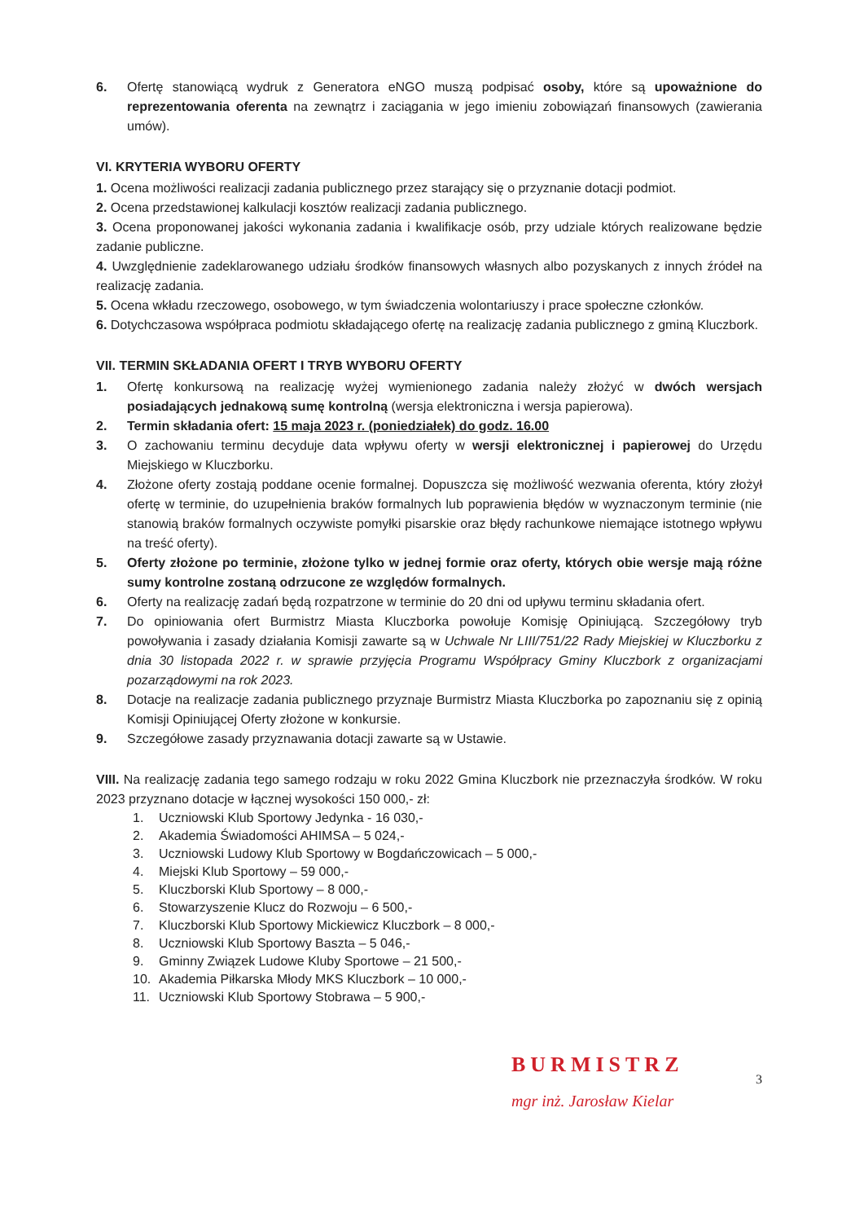6. Ofertę stanowiącą wydruk z Generatora eNGO muszą podpisać osoby, które są upoważnione do reprezentowania oferenta na zewnątrz i zaciągania w jego imieniu zobowiązań finansowych (zawierania umów).
VI. KRYTERIA WYBORU OFERTY
1. Ocena możliwości realizacji zadania publicznego przez starający się o przyznanie dotacji podmiot.
2. Ocena przedstawionej kalkulacji kosztów realizacji zadania publicznego.
3. Ocena proponowanej jakości wykonania zadania i kwalifikacje osób, przy udziale których realizowane będzie zadanie publiczne.
4. Uwzględnienie zadeklarowanego udziału środków finansowych własnych albo pozyskanych z innych źródeł na realizację zadania.
5. Ocena wkładu rzeczowego, osobowego, w tym świadczenia wolontariuszy i prace społeczne członków.
6. Dotychczasowa współpraca podmiotu składającego ofertę na realizację zadania publicznego z gminą Kluczbork.
VII. TERMIN SKŁADANIA OFERT I TRYB WYBORU OFERTY
1. Ofertę konkursową na realizację wyżej wymienionego zadania należy złożyć w dwóch wersjach posiadających jednakową sumę kontrolną (wersja elektroniczna i wersja papierowa).
2. Termin składania ofert: 15 maja 2023 r. (poniedziałek) do godz. 16.00
3. O zachowaniu terminu decyduje data wpływu oferty w wersji elektronicznej i papierowej do Urzędu Miejskiego w Kluczborku.
4. Złożone oferty zostają poddane ocenie formalnej. Dopuszcza się możliwość wezwania oferenta, który złożył ofertę w terminie, do uzupełnienia braków formalnych lub poprawienia błędów w wyznaczonym terminie (nie stanowią braków formalnych oczywiste pomyłki pisarskie oraz błędy rachunkowe niemające istotnego wpływu na treść oferty).
5. Oferty złożone po terminie, złożone tylko w jednej formie oraz oferty, których obie wersje mają różne sumy kontrolne zostaną odrzucone ze względów formalnych.
6. Oferty na realizację zadań będą rozpatrzone w terminie do 20 dni od upływu terminu składania ofert.
7. Do opiniowania ofert Burmistrz Miasta Kluczborka powołuje Komisję Opiniującą. Szczegółowy tryb powoływania i zasady działania Komisji zawarte są w Uchwale Nr LIII/751/22 Rady Miejskiej w Kluczborku z dnia 30 listopada 2022 r. w sprawie przyjęcia Programu Współpracy Gminy Kluczbork z organizacjami pozarządowymi na rok 2023.
8. Dotacje na realizacje zadania publicznego przyznaje Burmistrz Miasta Kluczborka po zapoznaniu się z opinią Komisji Opiniującej Oferty złożone w konkursie.
9. Szczegółowe zasady przyznawania dotacji zawarte są w Ustawie.
VIII. Na realizację zadania tego samego rodzaju w roku 2022 Gmina Kluczbork nie przeznaczyła środków. W roku 2023 przyznano dotacje w łącznej wysokości 150 000,- zł:
1. Uczniowski Klub Sportowy Jedynka - 16 030,-
2. Akademia Świadomości AHIMSA – 5 024,-
3. Uczniowski Ludowy Klub Sportowy w Bogdańczowicach – 5 000,-
4. Miejski Klub Sportowy – 59 000,-
5. Kluczborski Klub Sportowy – 8 000,-
6. Stowarzyszenie Klucz do Rozwoju – 6 500,-
7. Kluczborski Klub Sportowy Mickiewicz Kluczbork – 8 000,-
8. Uczniowski Klub Sportowy Baszta – 5 046,-
9. Gminny Związek Ludowe Kluby Sportowe – 21 500,-
10. Akademia Piłkarska Młody MKS Kluczbork – 10 000,-
11. Uczniowski Klub Sportowy Stobrawa – 5 900,-
BURMISTRZ
mgr inż. Jarosław Kielar
3